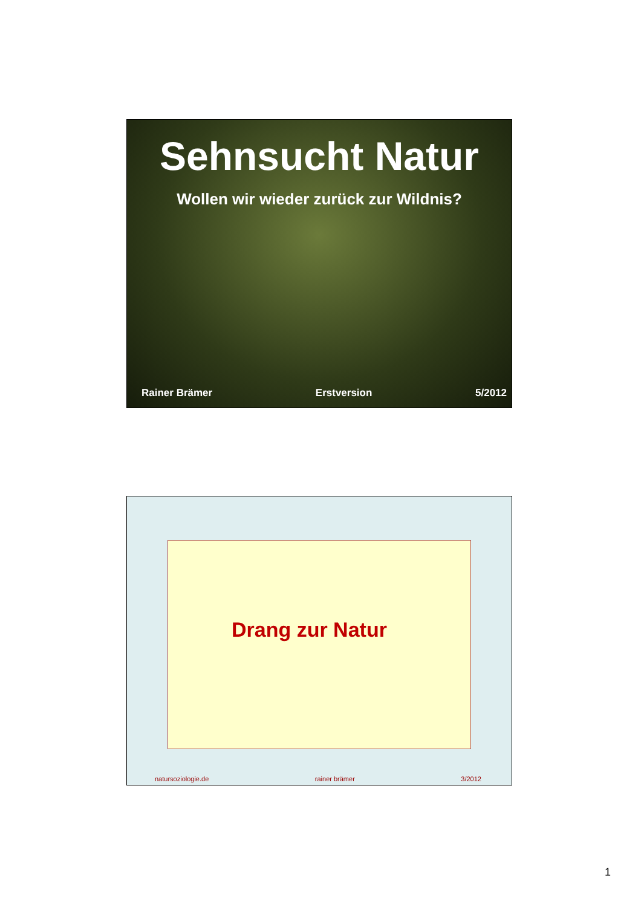Sehnsucht Natur
Wollen wir wieder zurück zur Wildnis?
Rainer Brämer Erstversion 5/2012
Drang zur Natur
natursoziologie.de rainer brämer 3/2012
1